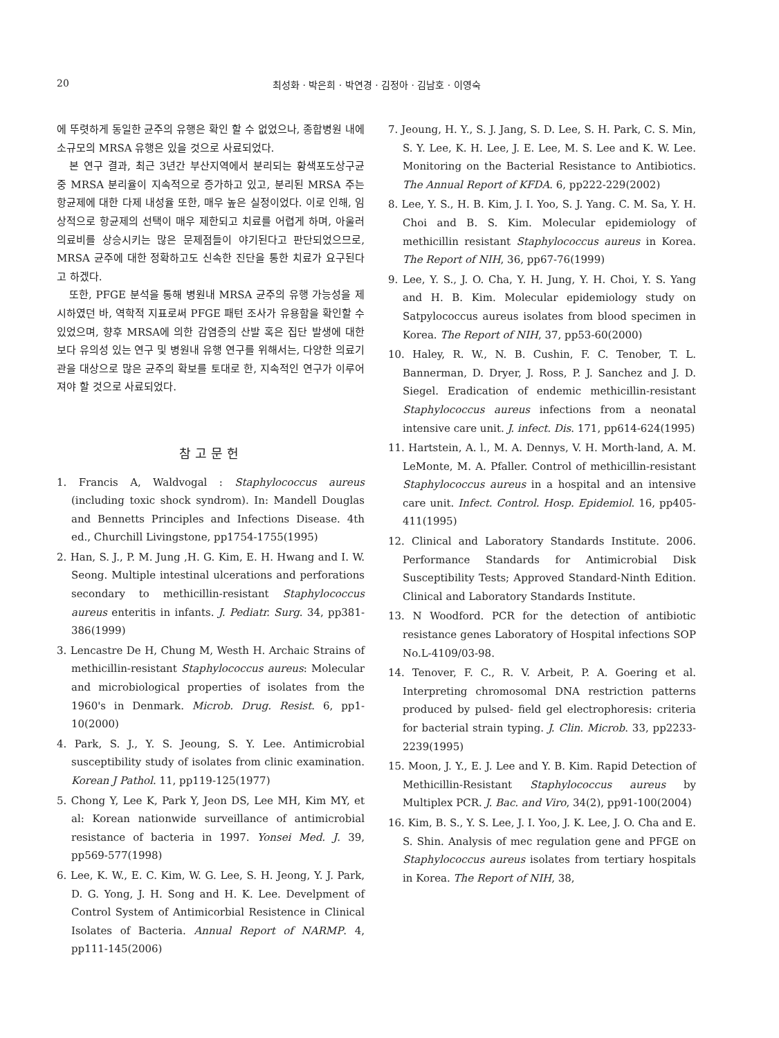20 최성화 · 박은희 · 박연경 · 김정아 · 김남호 · 이영숙
에 뚜렷하게 동일한 균주의 유행은 확인 할 수 없었으나, 종합병원 내에 소규모의 MRSA 유행은 있을 것으로 사료되었다.
본 연구 결과, 최근 3년간 부산지역에서 분리되는 황색포도상구균 중 MRSA 분리율이 지속적으로 증가하고 있고, 분리된 MRSA 주는 항균제에 대한 다제 내성율 또한, 매우 높은 실정이었다. 이로 인해, 임상적으로 항균제의 선택이 매우 제한되고 치료를 어렵게 하며, 아울러 의료비를 상승시키는 많은 문제점들이 야기된다고 판단되었으므로, MRSA 균주에 대한 정확하고도 신속한 진단을 통한 치료가 요구된다고 하겠다.
또한, PFGE 분석을 통해 병원내 MRSA 균주의 유행 가능성을 제시하였던 바, 역학적 지표로써 PFGE 패턴 조사가 유용함을 확인할 수 있었으며, 향후 MRSA에 의한 감염증의 산발 혹은 집단 발생에 대한 보다 유의성 있는 연구 및 병원내 유행 연구를 위해서는, 다양한 의료기관을 대상으로 많은 균주의 확보를 토대로 한, 지속적인 연구가 이루어져야 할 것으로 사료되었다.
참고문헌
1. Francis A, Waldvogal : Staphylococcus aureus (including toxic shock syndrom). In: Mandell Douglas and Bennetts Principles and Infections Disease. 4th ed., Churchill Livingstone, pp1754-1755(1995)
2. Han, S. J., P. M. Jung ,H. G. Kim, E. H. Hwang and I. W. Seong. Multiple intestinal ulcerations and perforations secondary to methicillin-resistant Staphylococcus aureus enteritis in infants. J. Pediatr. Surg. 34, pp381-386(1999)
3. Lencastre De H, Chung M, Westh H. Archaic Strains of methicillin-resistant Staphylococcus aureus: Molecular and microbiological properties of isolates from the 1960's in Denmark. Microb. Drug. Resist. 6, pp1-10(2000)
4. Park, S. J., Y. S. Jeoung, S. Y. Lee. Antimicrobial susceptibility study of isolates from clinic examination. Korean J Pathol. 11, pp119-125(1977)
5. Chong Y, Lee K, Park Y, Jeon DS, Lee MH, Kim MY, et al: Korean nationwide surveillance of antimicrobial resistance of bacteria in 1997. Yonsei Med. J. 39, pp569-577(1998)
6. Lee, K. W., E. C. Kim, W. G. Lee, S. H. Jeong, Y. J. Park, D. G. Yong, J. H. Song and H. K. Lee. Develpment of Control System of Antimicorbial Resistence in Clinical Isolates of Bacteria. Annual Report of NARMP. 4, pp111-145(2006)
7. Jeoung, H. Y., S. J. Jang, S. D. Lee, S. H. Park, C. S. Min, S. Y. Lee, K. H. Lee, J. E. Lee, M. S. Lee and K. W. Lee. Monitoring on the Bacterial Resistance to Antibiotics. The Annual Report of KFDA. 6, pp222-229(2002)
8. Lee, Y. S., H. B. Kim, J. I. Yoo, S. J. Yang. C. M. Sa, Y. H. Choi and B. S. Kim. Molecular epidemiology of methicillin resistant Staphylococcus aureus in Korea. The Report of NIH, 36, pp67-76(1999)
9. Lee, Y. S., J. O. Cha, Y. H. Jung, Y. H. Choi, Y. S. Yang and H. B. Kim. Molecular epidemiology study on Satpylococcus aureus isolates from blood specimen in Korea. The Report of NIH, 37, pp53-60(2000)
10. Haley, R. W., N. B. Cushin, F. C. Tenober, T. L. Bannerman, D. Dryer, J. Ross, P. J. Sanchez and J. D. Siegel. Eradication of endemic methicillin-resistant Staphylococcus aureus infections from a neonatal intensive care unit. J. infect. Dis. 171, pp614-624(1995)
11. Hartstein, A. l., M. A. Dennys, V. H. Morth-land, A. M. LeMonte, M. A. Pfaller. Control of methicillin-resistant Staphylococcus aureus in a hospital and an intensive care unit. Infect. Control. Hosp. Epidemiol. 16, pp405-411(1995)
12. Clinical and Laboratory Standards Institute. 2006. Performance Standards for Antimicrobial Disk Susceptibility Tests; Approved Standard-Ninth Edition. Clinical and Laboratory Standards Institute.
13. N Woodford. PCR for the detection of antibiotic resistance genes Laboratory of Hospital infections SOP No.L-4109/03-98.
14. Tenover, F. C., R. V. Arbeit, P. A. Goering et al. Interpreting chromosomal DNA restriction patterns produced by pulsed- field gel electrophoresis: criteria for bacterial strain typing. J. Clin. Microb. 33, pp2233-2239(1995)
15. Moon, J. Y., E. J. Lee and Y. B. Kim. Rapid Detection of Methicillin-Resistant Staphylococcus aureus by Multiplex PCR. J. Bac. and Viro, 34(2), pp91-100(2004)
16. Kim, B. S., Y. S. Lee, J. I. Yoo, J. K. Lee, J. O. Cha and E. S. Shin. Analysis of mec regulation gene and PFGE on Staphylococcus aureus isolates from tertiary hospitals in Korea. The Report of NIH, 38,